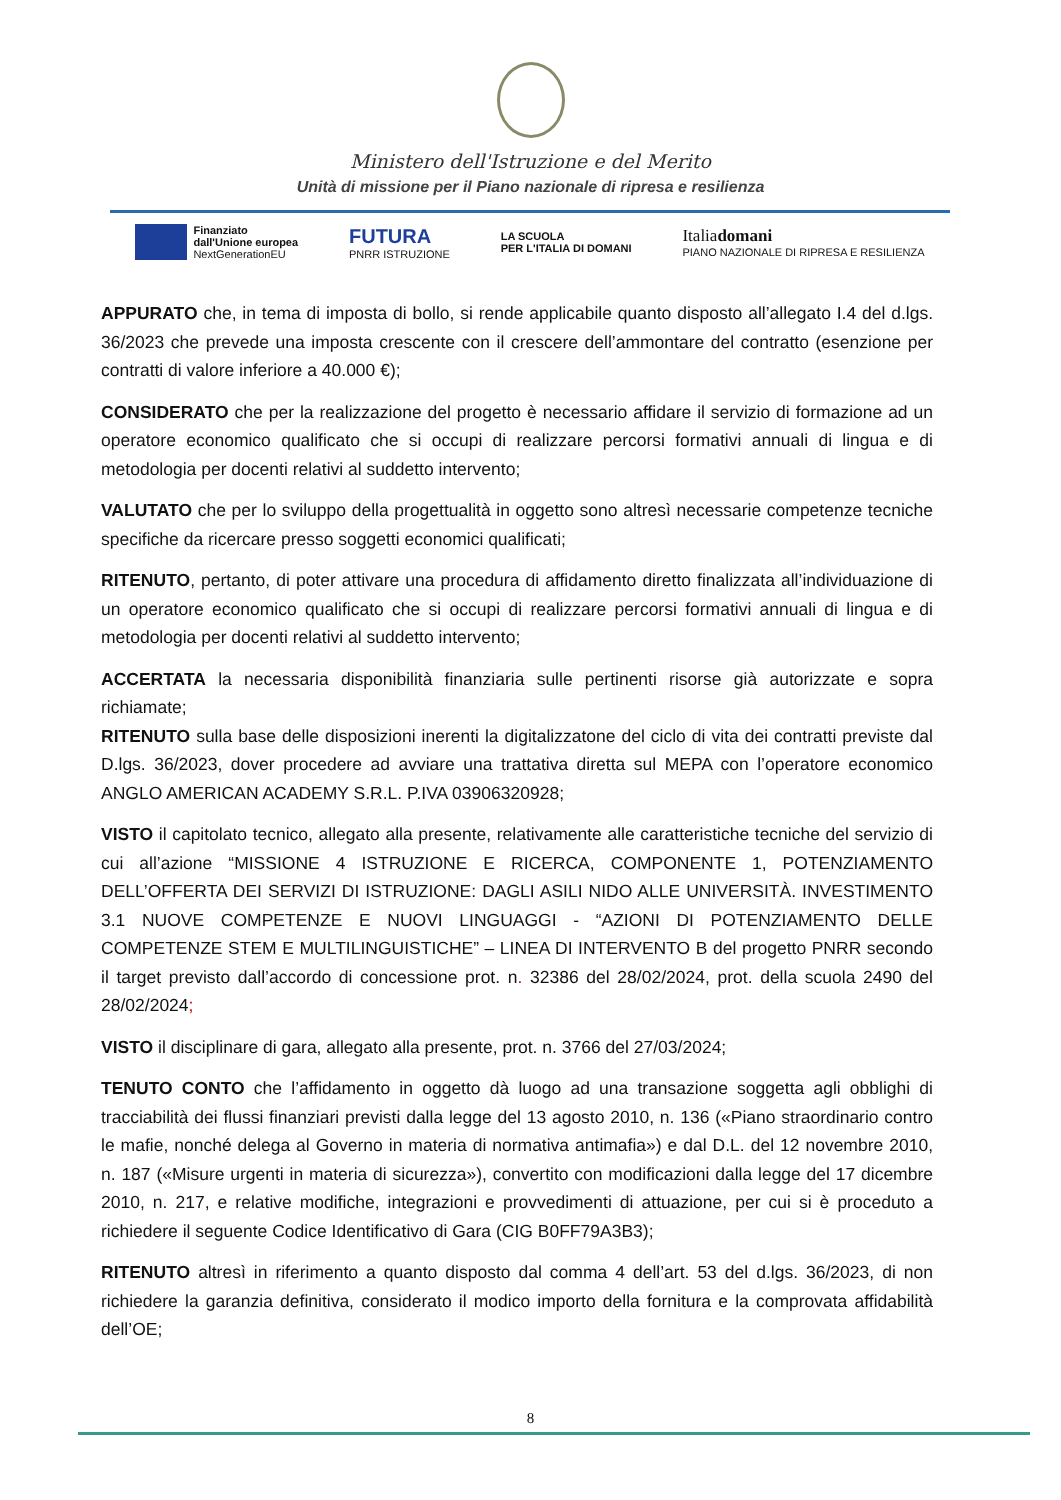Ministero dell'Istruzione e del Merito
Unità di missione per il Piano nazionale di ripresa e resilienza
Finanziato
dall'Unione europea
NextGenerationEU
FUTURA
PNRR ISTRUZIONE
LA SCUOLA
PER L'ITALIA DI DOMANI
Italiadomani
PIANO NAZIONALE DI RIPRESA E RESILIENZA
APPURATO che, in tema di imposta di bollo, si rende applicabile quanto disposto all’allegato I.4 del d.lgs. 36/2023 che prevede una imposta crescente con il crescere dell’ammontare del contratto (esenzione per contratti di valore inferiore a 40.000 €);
CONSIDERATO che per la realizzazione del progetto è necessario affidare il servizio di formazione ad un operatore economico qualificato che si occupi di realizzare percorsi formativi annuali di lingua e di metodologia per docenti relativi al suddetto intervento;
VALUTATO che per lo sviluppo della progettualità in oggetto sono altresì necessarie competenze tecniche specifiche da ricercare presso soggetti economici qualificati;
RITENUTO, pertanto, di poter attivare una procedura di affidamento diretto finalizzata all’individuazione di un operatore economico qualificato che si occupi di realizzare percorsi formativi annuali di lingua e di metodologia per docenti relativi al suddetto intervento;
ACCERTATA la necessaria disponibilità finanziaria sulle pertinenti risorse già autorizzate e sopra richiamate;
RITENUTO sulla base delle disposizioni inerenti la digitalizzatone del ciclo di vita dei contratti previste dal D.lgs. 36/2023, dover procedere ad avviare una trattativa diretta sul MEPA con l’operatore economico ANGLO AMERICAN ACADEMY S.R.L. P.IVA 03906320928;
VISTO il capitolato tecnico, allegato alla presente, relativamente alle caratteristiche tecniche del servizio di cui all’azione “MISSIONE 4 ISTRUZIONE E RICERCA, COMPONENTE 1, POTENZIAMENTO DELL’OFFERTA DEI SERVIZI DI ISTRUZIONE: DAGLI ASILI NIDO ALLE UNIVERSITÀ. INVESTIMENTO 3.1 NUOVE COMPETENZE E NUOVI LINGUAGGI - “AZIONI DI POTENZIAMENTO DELLE COMPETENZE STEM E MULTILINGUISTICHE” – LINEA DI INTERVENTO B del progetto PNRR secondo il target previsto dall’accordo di concessione prot. n. 32386 del 28/02/2024, prot. della scuola 2490 del 28/02/2024;
VISTO il disciplinare di gara, allegato alla presente, prot. n. 3766 del 27/03/2024;
TENUTO CONTO che l’affidamento in oggetto dà luogo ad una transazione soggetta agli obblighi di tracciabilità dei flussi finanziari previsti dalla legge del 13 agosto 2010, n. 136 («Piano straordinario contro le mafie, nonché delega al Governo in materia di normativa antimafia») e dal D.L. del 12 novembre 2010, n. 187 («Misure urgenti in materia di sicurezza»), convertito con modificazioni dalla legge del 17 dicembre 2010, n. 217, e relative modifiche, integrazioni e provvedimenti di attuazione, per cui si è proceduto a richiedere il seguente Codice Identificativo di Gara (CIG B0FF79A3B3);
RITENUTO altresì in riferimento a quanto disposto dal comma 4 dell’art. 53 del d.lgs. 36/2023, di non richiedere la garanzia definitiva, considerato il modico importo della fornitura e la comprovata affidabilità dell’OE;
8